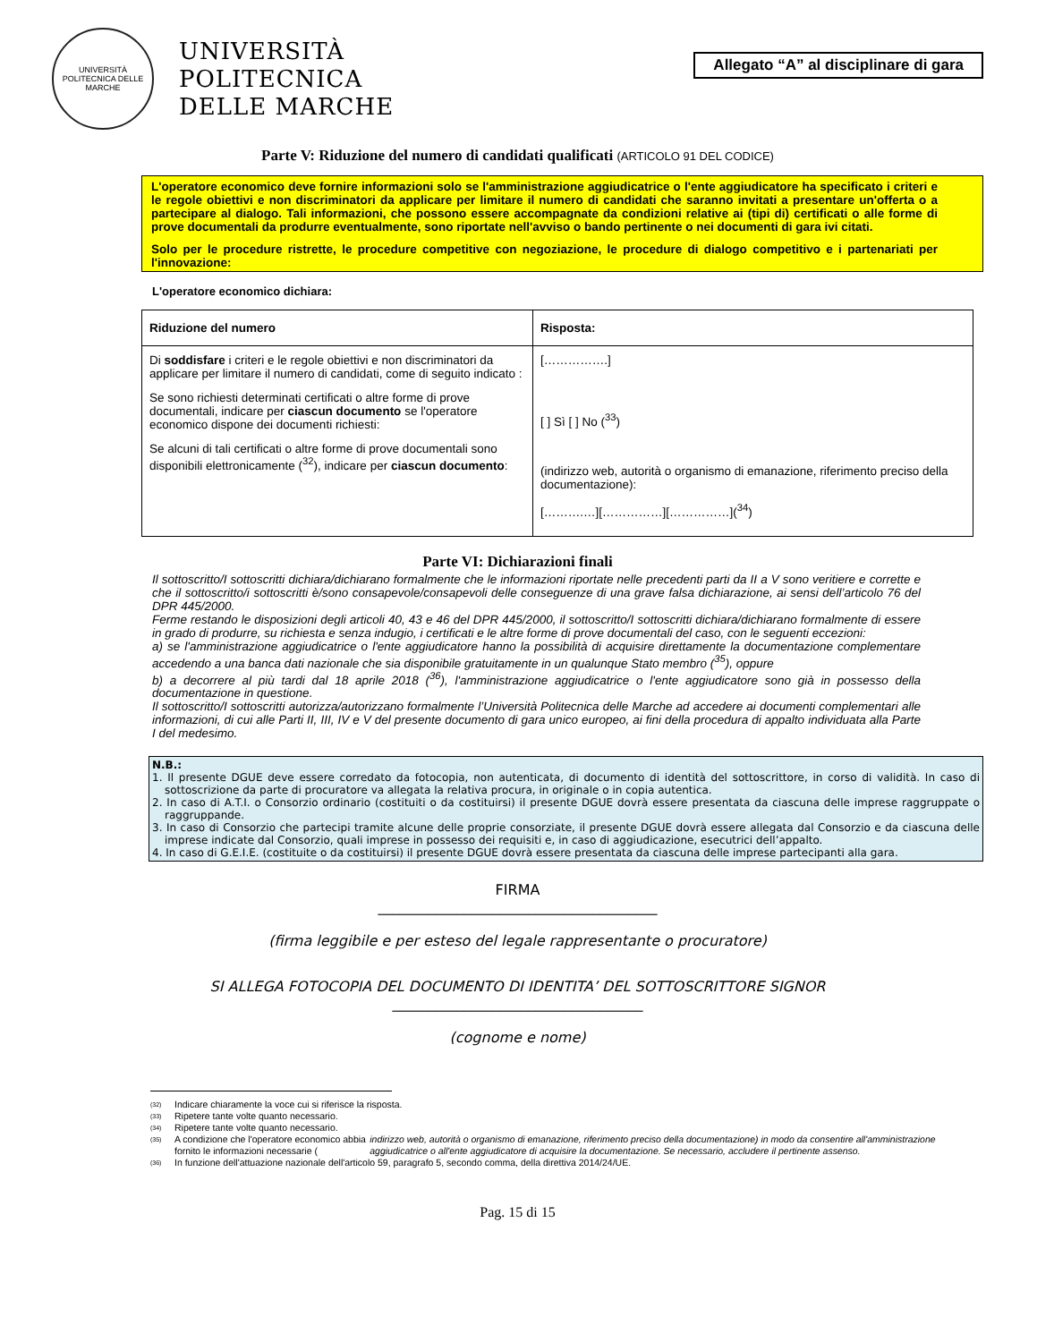UNIVERSITÀ POLITECNICA DELLE MARCHE
UNIVERSITÀ
POLITECNICA
DELLE MARCHE
Allegato “A” al disciplinare di gara
Parte V: Riduzione del numero di candidati qualificati (ARTICOLO 91 DEL CODICE)
L'operatore economico deve fornire informazioni solo se l'amministrazione aggiudicatrice o l'ente aggiudicatore ha specificato i criteri e le regole obiettivi e non discriminatori da applicare per limitare il numero di candidati che saranno invitati a presentare un'offerta o a partecipare al dialogo. Tali informazioni, che possono essere accompagnate da condizioni relative ai (tipi di) certificati o alle forme di prove documentali da produrre eventualmente, sono riportate nell'avviso o bando pertinente o nei documenti di gara ivi citati.
Solo per le procedure ristrette, le procedure competitive con negoziazione, le procedure di dialogo competitivo e i partenariati per l'innovazione:
L'operatore economico dichiara:
| Riduzione del numero | Risposta: |
| --- | --- |
| Di soddisfare i criteri e le regole obiettivi e non discriminatori da applicare per limitare il numero di candidati, come di seguito indicato : Se sono richiesti determinati certificati o altre forme di prove documentali, indicare per ciascun documento se l'operatore economico dispone dei documenti richiesti: Se alcuni di tali certificati o altre forme di prove documentali sono disponibili elettronicamente (<sup>32</sup>), indicare per ciascun documento : | […………….] [ ] Sì [ ] No (<sup>33</sup>) (indirizzo web, autorità o organismo di emanazione, riferimento preciso della documentazione): [……….…][……………][……………](<sup>34</sup>) |
Parte VI: Dichiarazioni finali
Il sottoscritto/I sottoscritti dichiara/dichiarano formalmente che le informazioni riportate nelle precedenti parti da II a V sono veritiere e corrette e che il sottoscritto/i sottoscritti è/sono consapevole/consapevoli delle conseguenze di una grave falsa dichiarazione, ai sensi dell’articolo 76 del DPR 445/2000.
Ferme restando le disposizioni degli articoli 40, 43 e 46 del DPR 445/2000, il sottoscritto/I sottoscritti dichiara/dichiarano formalmente di essere in grado di produrre, su richiesta e senza indugio, i certificati e le altre forme di prove documentali del caso, con le seguenti eccezioni:
a) se l'amministrazione aggiudicatrice o l'ente aggiudicatore hanno la possibilità di acquisire direttamente la documentazione complementare accedendo a una banca dati nazionale che sia disponibile gratuitamente in un qualunque Stato membro (<sup>35</sup>), oppure
b) a decorrere al più tardi dal 18 aprile 2018 (<sup>36</sup>), l'amministrazione aggiudicatrice o l'ente aggiudicatore sono già in possesso della documentazione in questione.
Il sottoscritto/I sottoscritti autorizza/autorizzano formalmente l’Università Politecnica delle Marche ad accedere ai documenti complementari alle informazioni, di cui alle Parti II, III, IV e V del presente documento di gara unico europeo, ai fini della procedura di appalto individuata alla Parte I del medesimo.
N.B.:
1. Il presente DGUE deve essere corredato da fotocopia, non autenticata, di documento di identità del sottoscrittore, in corso di validità. In caso di sottoscrizione da parte di procuratore va allegata la relativa procura, in originale o in copia autentica.
2. In caso di A.T.I. o Consorzio ordinario (costituiti o da costituirsi) il presente DGUE dovrà essere presentata da ciascuna delle imprese raggruppate o raggruppande.
3. In caso di Consorzio che partecipi tramite alcune delle proprie consorziate, il presente DGUE dovrà essere allegata dal Consorzio e da ciascuna delle imprese indicate dal Consorzio, quali imprese in possesso dei requisiti e, in caso di aggiudicazione, esecutrici dell’appalto.
4. In caso di G.E.I.E. (costituite o da costituirsi) il presente DGUE dovrà essere presentata da ciascuna delle imprese partecipanti alla gara.
FIRMA
_______________________________________
(firma leggibile e per esteso del legale rappresentante o procuratore)
SI ALLEGA FOTOCOPIA DEL DOCUMENTO DI IDENTITA’ DEL SOTTOSCRITTORE SIGNOR
___________________________________
(cognome e nome)
(32) Indicare chiaramente la voce cui si riferisce la risposta.
(33) Ripetere tante volte quanto necessario.
(34) Ripetere tante volte quanto necessario.
(35)
A condizione che l'operatore economico abbia fornito le informazioni necessarie (indirizzo web, autorità o organismo di emanazione, riferimento preciso della documentazione) in modo da consentire all'amministrazione aggiudicatrice o all'ente aggiudicatore di acquisire la documentazione. Se necessario, accludere il pertinente assenso.
(36) In funzione dell'attuazione nazionale dell'articolo 59, paragrafo 5, secondo comma, della direttiva 2014/24/UE.
Pag. 15 di 15